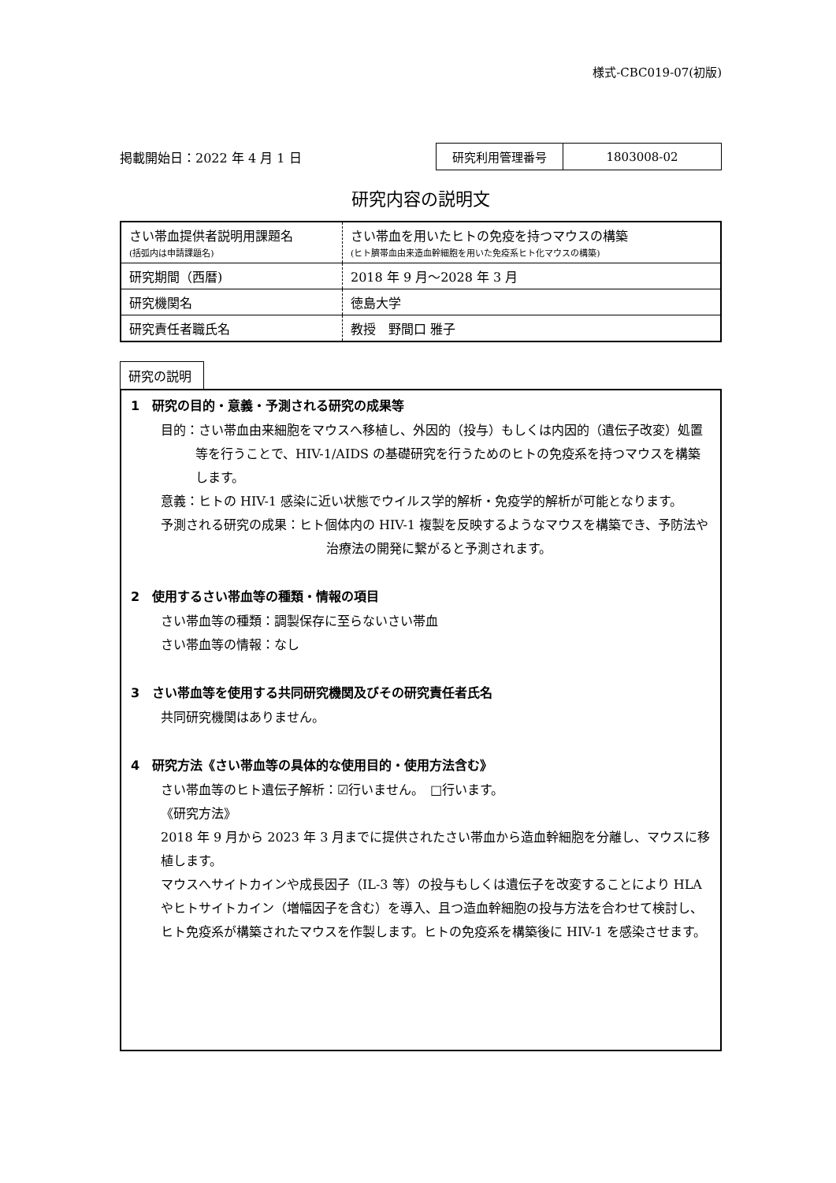様式-CBC019-07(初版)
掲載開始日：2022 年 4 月 1 日
| 研究利用管理番号 | 1803008-02 |
研究内容の説明文
| さい帯血提供者説明用課題名 (括弧内は申請課題名) | さい帯血を用いたヒトの免疫を持つマウスの構築 (ヒト臍帯血由来造血幹細胞を用いた免疫系ヒト化マウスの構築) |
| 研究期間（西暦) | 2018 年 9 月～2028 年 3 月 |
| 研究機関名 | 徳島大学 |
| 研究責任者職氏名 | 教授 野間口 雅子 |
研究の説明
1　研究の目的・意義・予測される研究の成果等
目的：さい帯血由来細胞をマウスへ移植し、外因的（投与）もしくは内因的（遺伝子改変）処置等を行うことで、HIV-1/AIDS の基礎研究を行うためのヒトの免疫系を持つマウスを構築します。
意義：ヒトの HIV-1 感染に近い状態でウイルス学的解析・免疫学的解析が可能となります。
予測される研究の成果：ヒト個体内の HIV-1 複製を反映するようなマウスを構築でき、予防法や治療法の開発に繋がると予測されます。
2　使用するさい帯血等の種類・情報の項目
さい帯血等の種類：調製保存に至らないさい帯血
さい帯血等の情報：なし
3　さい帯血等を使用する共同研究機関及びその研究責任者氏名
共同研究機関はありません。
4　研究方法《さい帯血等の具体的な使用目的・使用方法含む》
さい帯血等のヒト遺伝子解析：☑行いません。　□行います。
《研究方法》
2018 年 9 月から 2023 年 3 月までに提供されたさい帯血から造血幹細胞を分離し、マウスに移植します。
マウスへサイトカインや成長因子（IL-3 等）の投与もしくは遺伝子を改変することにより HLA やヒトサイトカイン（増幅因子を含む）を導入、且つ造血幹細胞の投与方法を合わせて検討し、ヒト免疫系が構築されたマウスを作製します。ヒトの免疫系を構築後に HIV-1 を感染させます。